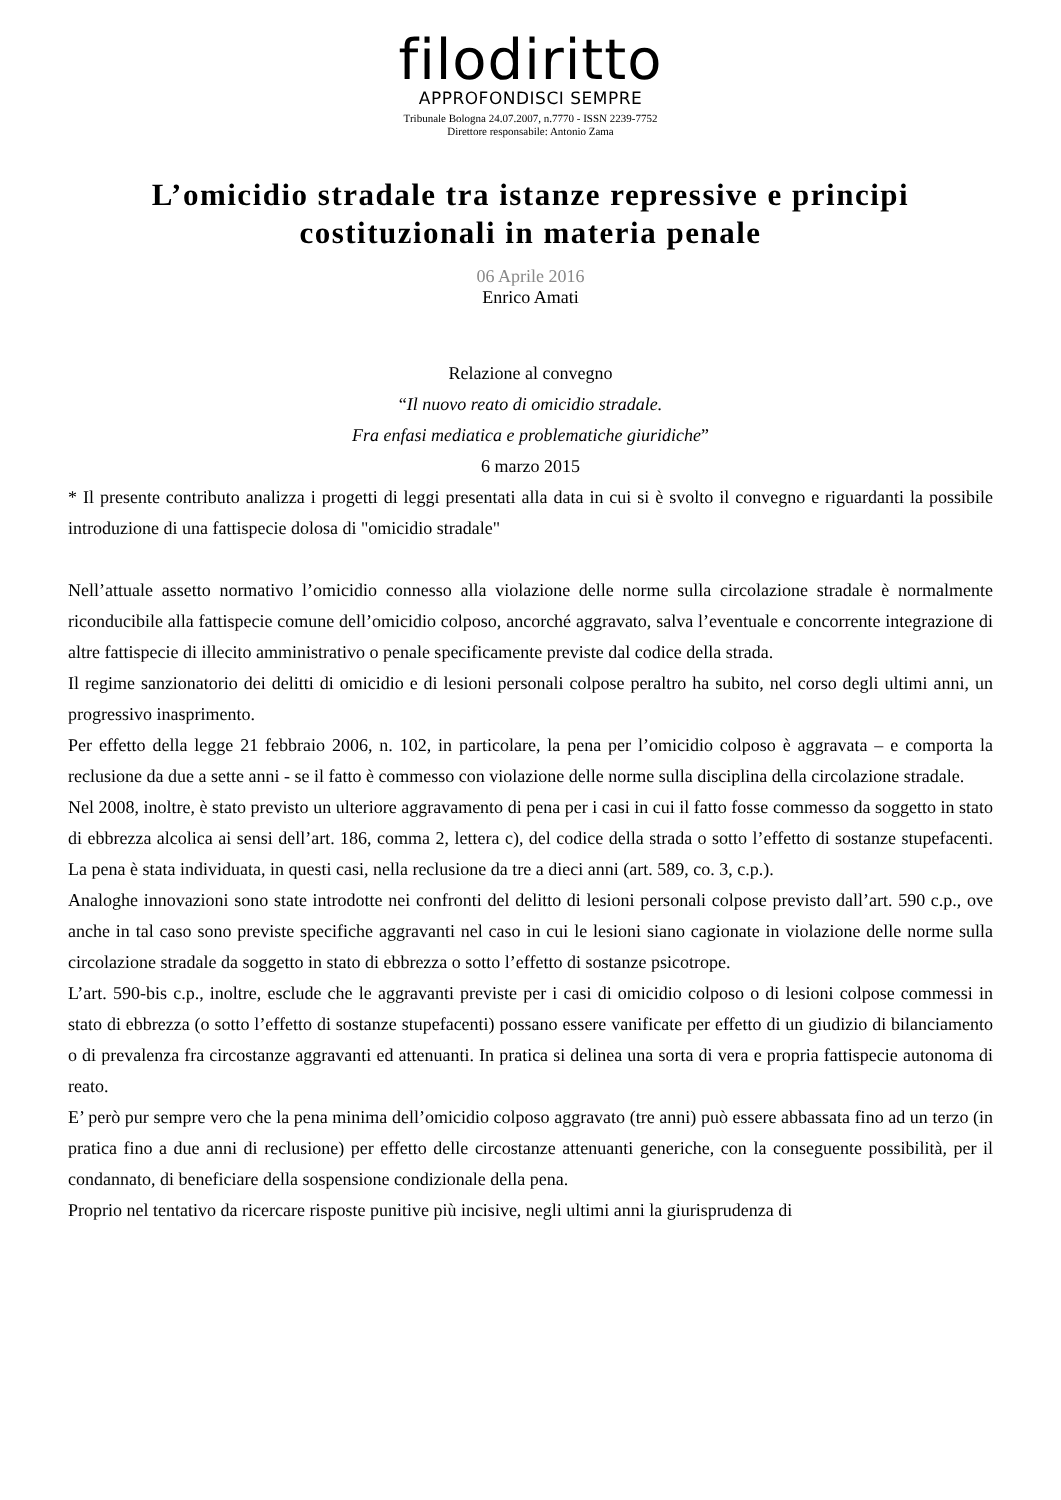filodiritto
APPROFONDISCI SEMPRE
Tribunale Bologna 24.07.2007, n.7770 - ISSN 2239-7752
Direttore responsabile: Antonio Zama
L’omicidio stradale tra istanze repressive e principi costituzionali in materia penale
06 Aprile 2016
Enrico Amati
Relazione al convegno
“Il nuovo reato di omicidio stradale.
Fra enfasi mediatica e problematiche giuridiche”
6 marzo 2015
* Il presente contributo analizza i progetti di leggi presentati alla data in cui si è svolto il convegno e riguardanti la possibile introduzione di una fattispecie dolosa di "omicidio stradale"
Nell’attuale assetto normativo l’omicidio connesso alla violazione delle norme sulla circolazione stradale è normalmente riconducibile alla fattispecie comune dell’omicidio colposo, ancorché aggravato, salva l’eventuale e concorrente integrazione di altre fattispecie di illecito amministrativo o penale specificamente previste dal codice della strada.
Il regime sanzionatorio dei delitti di omicidio e di lesioni personali colpose peraltro ha subito, nel corso degli ultimi anni, un progressivo inasprimento.
Per effetto della legge 21 febbraio 2006, n. 102, in particolare, la pena per l’omicidio colposo è aggravata – e comporta la reclusione da due a sette anni - se il fatto è commesso con violazione delle norme sulla disciplina della circolazione stradale.
Nel 2008, inoltre, è stato previsto un ulteriore aggravamento di pena per i casi in cui il fatto fosse commesso da soggetto in stato di ebbrezza alcolica ai sensi dell’art. 186, comma 2, lettera c), del codice della strada o sotto l’effetto di sostanze stupefacenti. La pena è stata individuata, in questi casi, nella reclusione da tre a dieci anni (art. 589, co. 3, c.p.).
Analoghe innovazioni sono state introdotte nei confronti del delitto di lesioni personali colpose previsto dall’art. 590 c.p., ove anche in tal caso sono previste specifiche aggravanti nel caso in cui le lesioni siano cagionate in violazione delle norme sulla circolazione stradale da soggetto in stato di ebbrezza o sotto l’effetto di sostanze psicotrope.
L’art. 590-bis c.p., inoltre, esclude che le aggravanti previste per i casi di omicidio colposo o di lesioni colpose commessi in stato di ebbrezza (o sotto l’effetto di sostanze stupefacenti) possano essere vanificate per effetto di un giudizio di bilanciamento o di prevalenza fra circostanze aggravanti ed attenuanti. In pratica si delinea una sorta di vera e propria fattispecie autonoma di reato.
E’ però pur sempre vero che la pena minima dell’omicidio colposo aggravato (tre anni) può essere abbassata fino ad un terzo (in pratica fino a due anni di reclusione) per effetto delle circostanze attenuanti generiche, con la conseguente possibilità, per il condannato, di beneficiare della sospensione condizionale della pena.
Proprio nel tentativo da ricercare risposte punitive più incisive, negli ultimi anni la giurisprudenza di